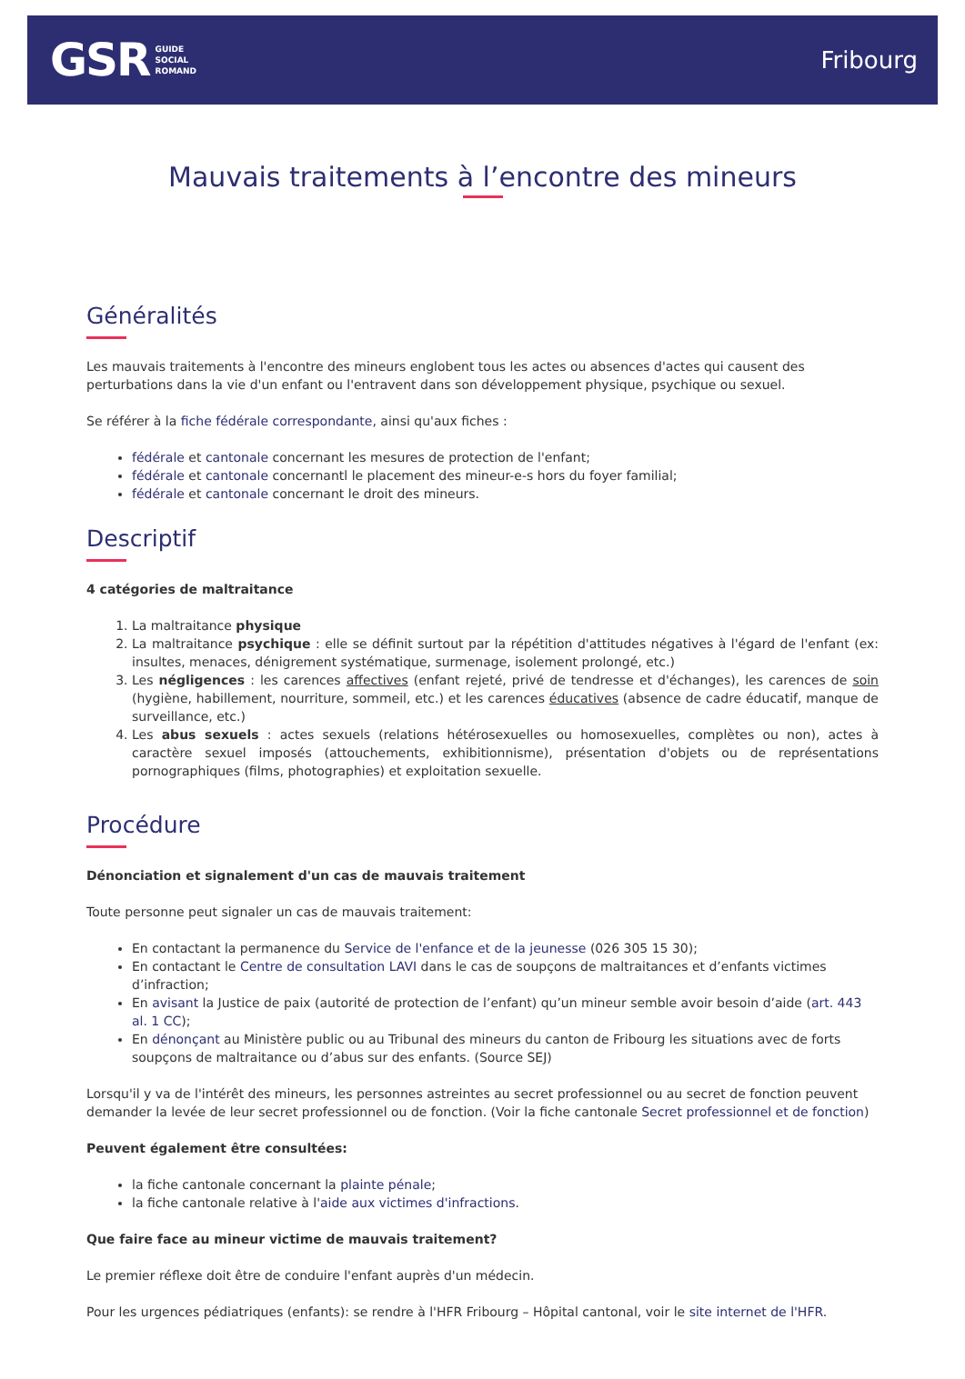GSR GUIDE
SOCIAL
ROMAND
Fribourg
Mauvais traitements à l’encontre des mineurs
Généralités
Les mauvais traitements à l'encontre des mineurs englobent tous les actes ou absences d'actes qui causent des perturbations dans la vie d'un enfant ou l'entravent dans son développement physique, psychique ou sexuel.
Se référer à la fiche fédérale correspondante, ainsi qu'aux fiches :
fédérale et cantonale concernant les mesures de protection de l'enfant;
fédérale et cantonale concernantl le placement des mineur-e-s hors du foyer familial;
fédérale et cantonale concernant le droit des mineurs.
Descriptif
4 catégories de maltraitance
1. La maltraitance physique
2. La maltraitance psychique : elle se définit surtout par la répétition d'attitudes négatives à l'égard de l'enfant (ex: insultes, menaces, dénigrement systématique, surmenage, isolement prolongé, etc.)
3. Les négligences : les carences affectives (enfant rejeté, privé de tendresse et d'échanges), les carences de soin (hygiène, habillement, nourriture, sommeil, etc.) et les carences éducatives (absence de cadre éducatif, manque de surveillance, etc.)
4. Les abus sexuels : actes sexuels (relations hétérosexuelles ou homosexuelles, complètes ou non), actes à caractère sexuel imposés (attouchements, exhibitionnisme), présentation d'objets ou de représentations pornographiques (films, photographies) et exploitation sexuelle.
Procédure
Dénonciation et signalement d'un cas de mauvais traitement
Toute personne peut signaler un cas de mauvais traitement:
En contactant la permanence du Service de l'enfance et de la jeunesse (026 305 15 30);
En contactant le Centre de consultation LAVI dans le cas de soupçons de maltraitances et d’enfants victimes d’infraction;
En avisant la Justice de paix (autorité de protection de l’enfant) qu’un mineur semble avoir besoin d’aide (art. 443 al. 1 CC);
En dénonçant au Ministère public ou au Tribunal des mineurs du canton de Fribourg les situations avec de forts soupçons de maltraitance ou d’abus sur des enfants. (Source SEJ)
Lorsqu'il y va de l'intérêt des mineurs, les personnes astreintes au secret professionnel ou au secret de fonction peuvent demander la levée de leur secret professionnel ou de fonction. (Voir la fiche cantonale Secret professionnel et de fonction)
Peuvent également être consultées:
la fiche cantonale concernant la plainte pénale;
la fiche cantonale relative à l'aide aux victimes d'infractions.
Que faire face au mineur victime de mauvais traitement?
Le premier réflexe doit être de conduire l'enfant auprès d'un médecin.
Pour les urgences pédiatriques (enfants): se rendre à l'HFR Fribourg – Hôpital cantonal, voir le site internet de l'HFR.